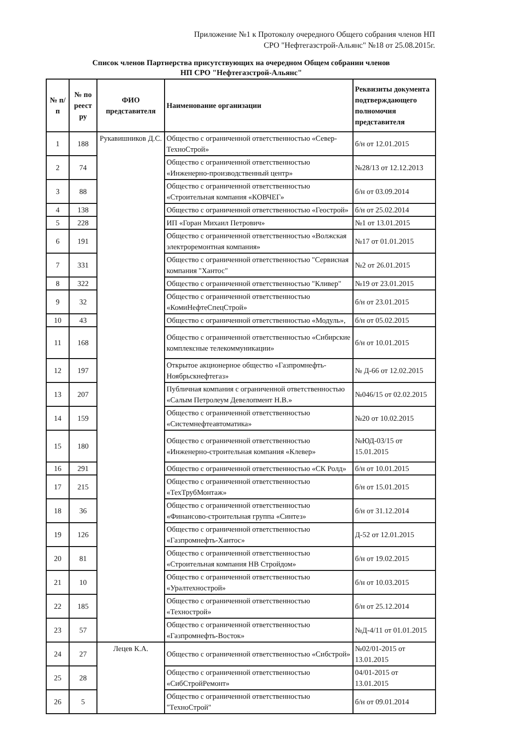Приложение №1 к Протоколу очередного Общего собрания членов НП
СРО "Нефтегазстрой-Альянс" №18 от 25.08.2015г.
Список членов Партнерства присутствующих на очередном Общем собрании членов
НП СРО "Нефтегазстрой-Альянс"
| № п/п | № по реест ру | ФИО представителя | Наименование организации | Реквизиты документа подтверждающего полномочия представителя |
| --- | --- | --- | --- | --- |
| 1 | 188 | Рукавишников Д.С. | Общество с ограниченной ответственностью «Север-ТехноСтрой» | б/н от 12.01.2015 |
| 2 | 74 | | Общество с ограниченной ответственностью «Инженерно-производственный центр» | №28/13 от 12.12.2013 |
| 3 | 88 | | Общество с ограниченной ответственностью «Строительная компания «КОВЧЕГ» | б/н от 03.09.2014 |
| 4 | 138 | | Общество с ограниченной ответственностью «Геострой» | б/н от 25.02.2014 |
| 5 | 228 | | ИП «Горан Михаил Петрович» | №1 от 13.01.2015 |
| 6 | 191 | | Общество с ограниченной ответственностью «Волжская электроремонтная компания» | №17 от 01.01.2015 |
| 7 | 331 | | Общество с ограниченной ответственностью "Сервисная компания "Хантос" | №2 от 26.01.2015 |
| 8 | 322 | | Общество с ограниченной ответственностью "Кливер" | №19 от 23.01.2015 |
| 9 | 32 | | Общество с ограниченной ответственностью «КомиНефтеСпецСтрой» | б/н от 23.01.2015 |
| 10 | 43 | | Общество с ограниченной ответственностью «Модуль», | б/н от 05.02.2015 |
| 11 | 168 | | Общество с ограниченной ответственностью «Сибирские комплексные телекоммуникации» | б/н от 10.01.2015 |
| 12 | 197 | | Открытое акционерное общество «Газпромнефть-Ноябрьскнефтегаз» | № Д-66 от 12.02.2015 |
| 13 | 207 | | Публичная компания с ограниченной ответственностью «Салым Петролеум Девелопмент Н.В.» | №046/15 от 02.02.2015 |
| 14 | 159 | | Общество с ограниченной ответственностью «Системнефтеавтоматика» | №20 от 10.02.2015 |
| 15 | 180 | | Общество с ограниченной ответственностью «Инженерно-строительная компания «Клевер» | №ЮД-03/15 от 15.01.2015 |
| 16 | 291 | | Общество с ограниченной ответственностью «СК Ролд» | б/н от 10.01.2015 |
| 17 | 215 | | Общество с ограниченной ответственностью «ТехТрубМонтаж» | б/н от 15.01.2015 |
| 18 | 36 | | Общество с ограниченной ответственностью «Финансово-строительная группа «Синтез» | б/н от 31.12.2014 |
| 19 | 126 | | Общество с ограниченной ответственностью «Газпромнефть-Хантос» | Д-52 от 12.01.2015 |
| 20 | 81 | | Общество с ограниченной ответственностью «Строительная компания НВ Стройдом» | б/н от 19.02.2015 |
| 21 | 10 | | Общество с ограниченной ответственностью «Уралтехнострой» | б/н от 10.03.2015 |
| 22 | 185 | | Общество с ограниченной ответственностью «Технострой» | б/н от 25.12.2014 |
| 23 | 57 | | Общество с ограниченной ответственностью «Газпромнефть-Восток» | №Д-4/11 от 01.01.2015 |
| 24 | 27 | Лецев К.А. | Общество с ограниченной ответственностью «Сибстрой» | №02/01-2015 от 13.01.2015 |
| 25 | 28 | | Общество с ограниченной ответственностью «СибСтройРемонт» | 04/01-2015 от 13.01.2015 |
| 26 | 5 | | Общество с ограниченной ответственностью "ТехноСтрой" | б/н от 09.01.2014 |